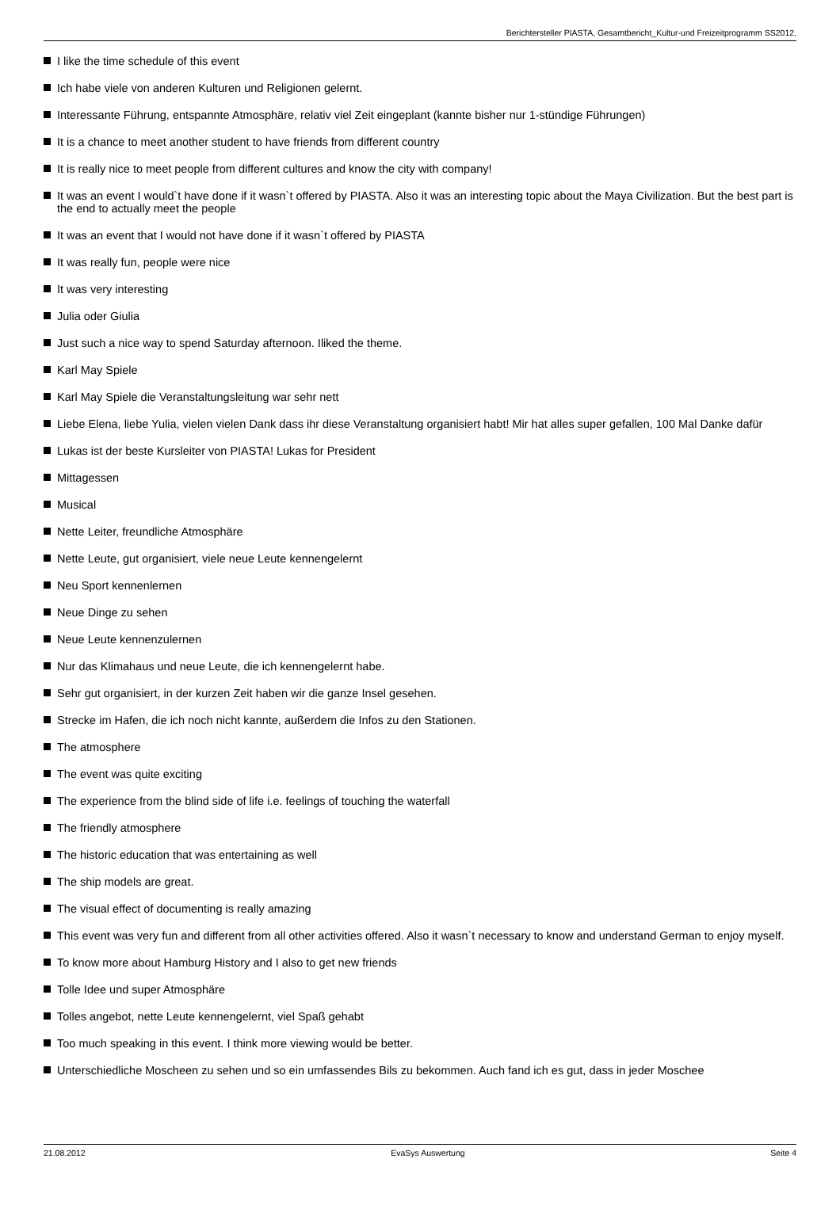Berichtersteller PIASTA, Gesamtbericht_Kultur-und Freizeitprogramm SS2012,
I like the time schedule of this event
Ich habe viele von anderen Kulturen und Religionen gelernt.
Interessante Führung, entspannte Atmosphäre, relativ viel Zeit eingeplant (kannte bisher nur 1-stündige Führungen)
It is a chance to meet another student to have friends from different country
It is really nice to meet people from different cultures and know the city with company!
It was an event I would`t have done if it wasn`t offered by PIASTA. Also it was an interesting topic about the Maya Civilization. But the best part is the end to actually meet the people
It was an event that I would not have done if it wasn`t offered by PIASTA
It was really fun, people were nice
It was very interesting
Julia oder Giulia
Just such a nice way to spend Saturday afternoon. Iliked the theme.
Karl May Spiele
Karl May Spiele die Veranstaltungsleitung war sehr nett
Liebe Elena, liebe Yulia, vielen vielen Dank dass ihr diese Veranstaltung organisiert habt! Mir hat alles super gefallen, 100 Mal Danke dafür
Lukas ist der beste Kursleiter von PIASTA! Lukas for President
Mittagessen
Musical
Nette Leiter, freundliche Atmosphäre
Nette Leute, gut organisiert, viele neue Leute kennengelernt
Neu Sport kennenlernen
Neue Dinge zu sehen
Neue Leute kennenzulernen
Nur das Klimahaus und neue Leute, die ich kennengelernt habe.
Sehr gut organisiert, in der kurzen Zeit haben wir die ganze Insel gesehen.
Strecke im Hafen, die ich noch nicht kannte, außerdem die Infos zu den Stationen.
The atmosphere
The event was quite exciting
The experience from the blind side of life i.e. feelings of touching the waterfall
The friendly atmosphere
The historic education that was entertaining as well
The ship models are great.
The visual effect of documenting is really amazing
This event was very fun and different from all other activities offered. Also it wasn`t necessary to know and understand German to enjoy myself.
To know more about Hamburg History and I also to get new friends
Tolle Idee und super Atmosphäre
Tolles angebot, nette Leute kennengelernt, viel Spaß gehabt
Too much speaking in this event. I think more viewing would be better.
Unterschiedliche Moscheen zu sehen und so ein umfassendes Bils zu bekommen. Auch fand ich es gut, dass in jeder Moschee
21.08.2012 EvaSys Auswertung Seite 4